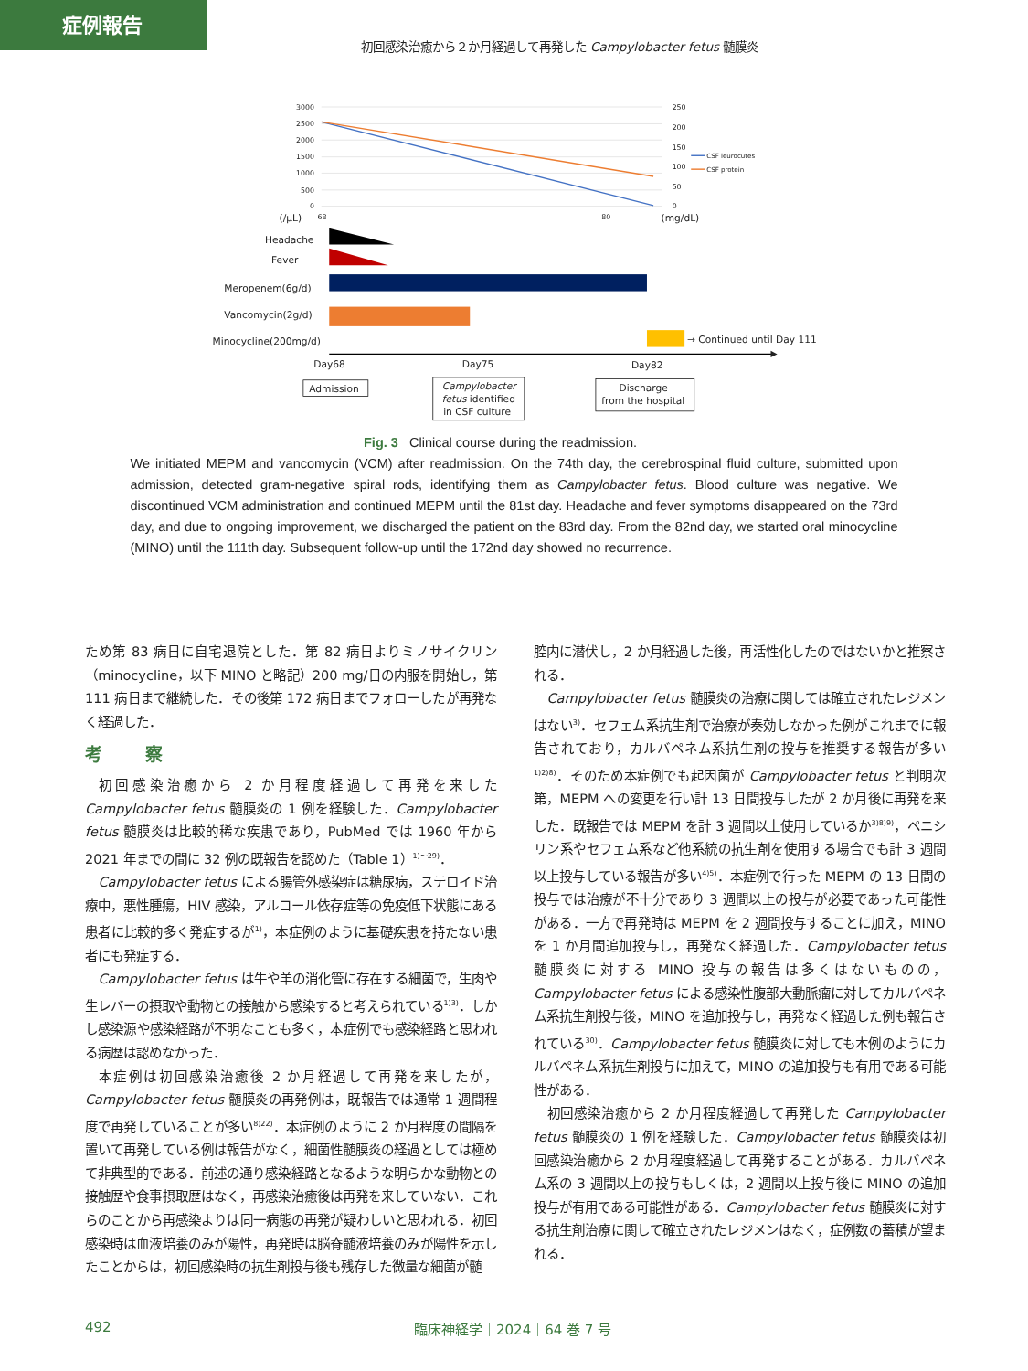症例報告
初回感染治癒から２か月経過して再発した Campylobacter fetus 髄膜炎
3000
2500
2000
1500
1000
500
0
250
200
150
100
50
0
CSF leurocutes
CSF protein
(/μL)
68
80
(mg/dL)
Headache
Fever
Meropenem(6g/d)
Vancomycin(2g/d)
Minocycline(200mg/d)
→ Continued until Day 111
Day68
Day75
Day82
Admission
Campylobacter
fetus identified
in CSF culture
Discharge
from the hospital
Fig. 3 Clinical course during the readmission.
We initiated MEPM and vancomycin (VCM) after readmission. On the 74th day, the cerebrospinal fluid culture, submitted upon admission, detected gram-negative spiral rods, identifying them as Campylobacter fetus. Blood culture was negative. We discontinued VCM administration and continued MEPM until the 81st day. Headache and fever symptoms disappeared on the 73rd day, and due to ongoing improvement, we discharged the patient on the 83rd day. From the 82nd day, we started oral minocycline (MINO) until the 111th day. Subsequent follow-up until the 172nd day showed no recurrence.
ため第 83 病日に自宅退院とした．第 82 病日よりミノサイクリン（minocycline，以下 MINO と略記）200 mg/日の内服を開始し，第 111 病日まで継続した．その後第 172 病日までフォローしたが再発なく経過した．
考 察
初回感染治癒から 2 か月程度経過して再発を来した Campylobacter fetus 髄膜炎の 1 例を経験した．Campylobacter fetus 髄膜炎は比較的稀な疾患であり，PubMed では 1960 年から 2021 年までの間に 32 例の既報告を認めた（Table 1）<sup>1)〜29)</sup>．
Campylobacter fetus による腸管外感染症は糖尿病，ステロイド治療中，悪性腫瘍，HIV 感染，アルコール依存症等の免疫低下状態にある患者に比較的多く発症するが<sup>1)</sup>，本症例のように基礎疾患を持たない患者にも発症する．
Campylobacter fetus は牛や羊の消化管に存在する細菌で，生肉や生レバーの摂取や動物との接触から感染すると考えられている<sup>1)3)</sup>．しかし感染源や感染経路が不明なことも多く，本症例でも感染経路と思われる病歴は認めなかった．
本症例は初回感染治癒後 2 か月経過して再発を来したが，Campylobacter fetus 髄膜炎の再発例は，既報告では通常 1 週間程度で再発していることが多い<sup>8)22)</sup>．本症例のように 2 か月程度の間隔を置いて再発している例は報告がなく，細菌性髄膜炎の経過としては極めて非典型的である．前述の通り感染経路となるような明らかな動物との接触歴や食事摂取歴はなく，再感染治癒後は再発を来していない．これらのことから再感染よりは同一病態の再発が疑わしいと思われる．初回感染時は血液培養のみが陽性，再発時は脳脊髄液培養のみが陽性を示したことからは，初回感染時の抗生剤投与後も残存した微量な細菌が髄
腔内に潜伏し，2 か月経過した後，再活性化したのではないかと推察される．
Campylobacter fetus 髄膜炎の治療に関しては確立されたレジメンはない<sup>3)</sup>．セフェム系抗生剤で治療が奏効しなかった例がこれまでに報告されており，カルバペネム系抗生剤の投与を推奨する報告が多い<sup>1)2)8)</sup>．そのため本症例でも起因菌が Campylobacter fetus と判明次第，MEPM への変更を行い計 13 日間投与したが 2 か月後に再発を来した．既報告では MEPM を計 3 週間以上使用しているか<sup>3)8)9)</sup>，ペニシリン系やセフェム系など他系統の抗生剤を使用する場合でも計 3 週間以上投与している報告が多い<sup>4)5)</sup>．本症例で行った MEPM の 13 日間の投与では治療が不十分であり 3 週間以上の投与が必要であった可能性がある．一方で再発時は MEPM を 2 週間投与することに加え，MINO を 1 か月間追加投与し，再発なく経過した．Campylobacter fetus 髄膜炎に対する MINO 投与の報告は多くはないものの，Campylobacter fetus による感染性腹部大動脈瘤に対してカルバペネム系抗生剤投与後，MINO を追加投与し，再発なく経過した例も報告されている<sup>30)</sup>．Campylobacter fetus 髄膜炎に対しても本例のようにカルバペネム系抗生剤投与に加えて，MINO の追加投与も有用である可能性がある．
初回感染治癒から 2 か月程度経過して再発した Campylobacter fetus 髄膜炎の 1 例を経験した．Campylobacter fetus 髄膜炎は初回感染治癒から 2 か月程度経過して再発することがある．カルバペネム系の 3 週間以上の投与もしくは，2 週間以上投与後に MINO の追加投与が有用である可能性がある．Campylobacter fetus 髄膜炎に対する抗生剤治療に関して確立されたレジメンはなく，症例数の蓄積が望まれる．
492 臨床神経学｜2024｜64 巻 7 号